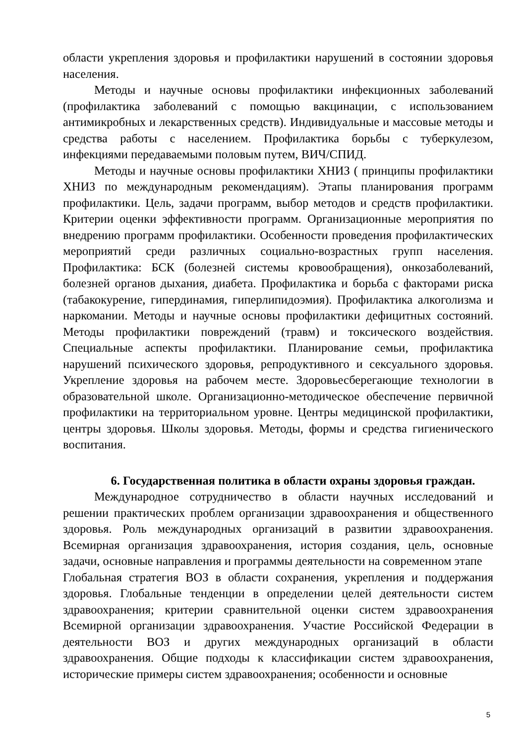области укрепления здоровья и профилактики нарушений в состоянии здоровья населения.
Методы и научные основы профилактики инфекционных заболеваний (профилактика заболеваний с помощью вакцинации, с использованием антимикробных и лекарственных средств). Индивидуальные и массовые методы и средства работы с населением. Профилактика борьбы с туберкулезом, инфекциями передаваемыми половым путем, ВИЧ/СПИД.
Методы и научные основы профилактики ХНИЗ ( принципы профилактики ХНИЗ по международным рекомендациям). Этапы планирования программ профилактики. Цель, задачи программ, выбор методов и средств профилактики. Критерии оценки эффективности программ. Организационные мероприятия по внедрению программ профилактики. Особенности проведения профилактических мероприятий среди различных социально-возрастных групп населения. Профилактика: БСК (болезней системы кровообращения), онкозаболеваний, болезней органов дыхания, диабета. Профилактика и борьба с факторами риска (табакокурение, гипердинамия, гиперлипидоэмия). Профилактика алкоголизма и наркомании. Методы и научные основы профилактики дефицитных состояний. Методы профилактики повреждений (травм) и токсического воздействия. Специальные аспекты профилактики. Планирование семьи, профилактика нарушений психического здоровья, репродуктивного и сексуального здоровья. Укрепление здоровья на рабочем месте. Здоровьесберегающие технологии в образовательной школе. Организационно-методическое обеспечение первичной профилактики на территориальном уровне. Центры медицинской профилактики, центры здоровья. Школы здоровья. Методы, формы и средства гигиенического воспитания.
6. Государственная политика в области охраны здоровья граждан.
Международное сотрудничество в области научных исследований и решении практических проблем организации здравоохранения и общественного здоровья. Роль международных организаций в развитии здравоохранения. Всемирная организация здравоохранения, история создания, цель, основные задачи, основные направления и программы деятельности на современном этапе
Глобальная стратегия ВОЗ в области сохранения, укрепления и поддержания здоровья. Глобальные тенденции в определении целей деятельности систем здравоохранения; критерии сравнительной оценки систем здравоохранения Всемирной организации здравоохранения. Участие Российской Федерации в деятельности ВОЗ и других международных организаций в области здравоохранения. Общие подходы к классификации систем здравоохранения, исторические примеры систем здравоохранения; особенности и основные
5